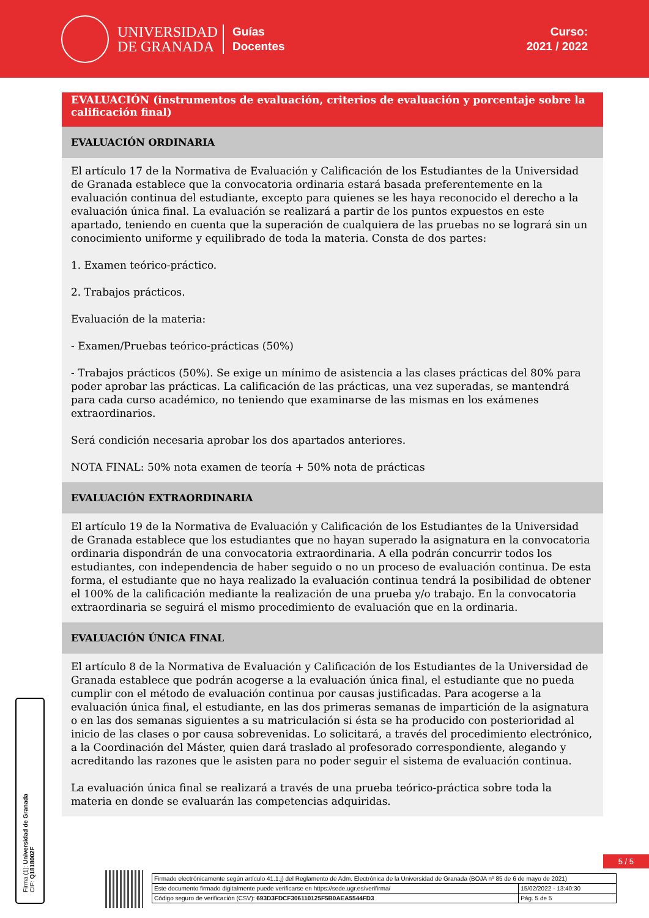UNIVERSIDAD
DE GRANADA
Guías
Docentes
Curso:
2021 / 2022
EVALUACIÓN (instrumentos de evaluación, criterios de evaluación y porcentaje sobre la calificación final)
EVALUACIÓN ORDINARIA
El artículo 17 de la Normativa de Evaluación y Calificación de los Estudiantes de la Universidad de Granada establece que la convocatoria ordinaria estará basada preferentemente en la evaluación continua del estudiante, excepto para quienes se les haya reconocido el derecho a la evaluación única final. La evaluación se realizará a partir de los puntos expuestos en este apartado, teniendo en cuenta que la superación de cualquiera de las pruebas no se logrará sin un conocimiento uniforme y equilibrado de toda la materia. Consta de dos partes:
1. Examen teórico-práctico.
2. Trabajos prácticos.
Evaluación de la materia:
- Examen/Pruebas teórico-prácticas (50%)
- Trabajos prácticos (50%). Se exige un mínimo de asistencia a las clases prácticas del 80% para poder aprobar las prácticas. La calificación de las prácticas, una vez superadas, se mantendrá para cada curso académico, no teniendo que examinarse de las mismas en los exámenes extraordinarios.
Será condición necesaria aprobar los dos apartados anteriores.
NOTA FINAL: 50% nota examen de teoría + 50% nota de prácticas
EVALUACIÓN EXTRAORDINARIA
El artículo 19 de la Normativa de Evaluación y Calificación de los Estudiantes de la Universidad de Granada establece que los estudiantes que no hayan superado la asignatura en la convocatoria ordinaria dispondrán de una convocatoria extraordinaria. A ella podrán concurrir todos los estudiantes, con independencia de haber seguido o no un proceso de evaluación continua. De esta forma, el estudiante que no haya realizado la evaluación continua tendrá la posibilidad de obtener el 100% de la calificación mediante la realización de una prueba y/o trabajo. En la convocatoria extraordinaria se seguirá el mismo procedimiento de evaluación que en la ordinaria.
EVALUACIÓN ÚNICA FINAL
El artículo 8 de la Normativa de Evaluación y Calificación de los Estudiantes de la Universidad de Granada establece que podrán acogerse a la evaluación única final, el estudiante que no pueda cumplir con el método de evaluación continua por causas justificadas. Para acogerse a la evaluación única final, el estudiante, en las dos primeras semanas de impartición de la asignatura o en las dos semanas siguientes a su matriculación si ésta se ha producido con posterioridad al inicio de las clases o por causa sobrevenidas. Lo solicitará, a través del procedimiento electrónico, a la Coordinación del Máster, quien dará traslado al profesorado correspondiente, alegando y acreditando las razones que le asisten para no poder seguir el sistema de evaluación continua.
La evaluación única final se realizará a través de una prueba teórico-práctica sobre toda la materia en donde se evaluarán las competencias adquiridas.
Firma (1): Universidad de Granada
CIF: Q1818002F
5 / 5
| Firmado electrónicamente según artículo 41.1.j) del Reglamento de Adm. Electrónica de la Universidad de Granada (BOJA nº 85 de 6 de mayo de 2021) | |
| Este documento firmado digitalmente puede verificarse en https://sede.ugr.es/verifirma/ | 15/02/2022 - 13:40:30 |
| Código seguro de verificación (CSV): 693D3FDCF306110125F5B0AEA5544FD3 | Pág. 5 de 5 |